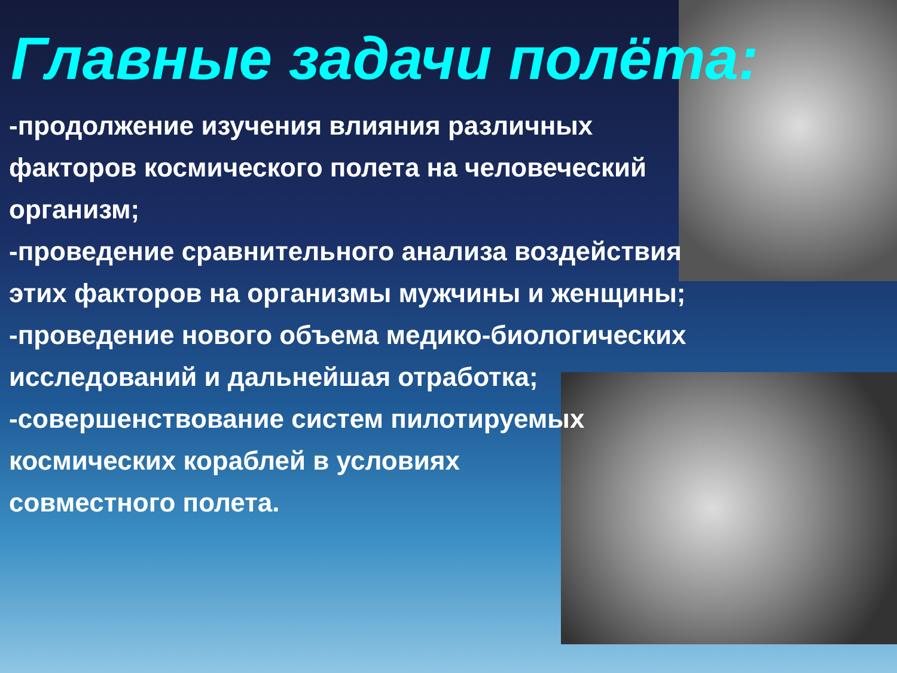Главные задачи полёта:
-продолжение изучения влияния различных
факторов космического полета на человеческий
организм;
-проведение сравнительного анализа воздействия
этих факторов на организмы мужчины и женщины;
-проведение нового объема медико-биологических
исследований и дальнейшая отработка;
-совершенствование систем пилотируемых
космических кораблей в условиях
совместного полета.